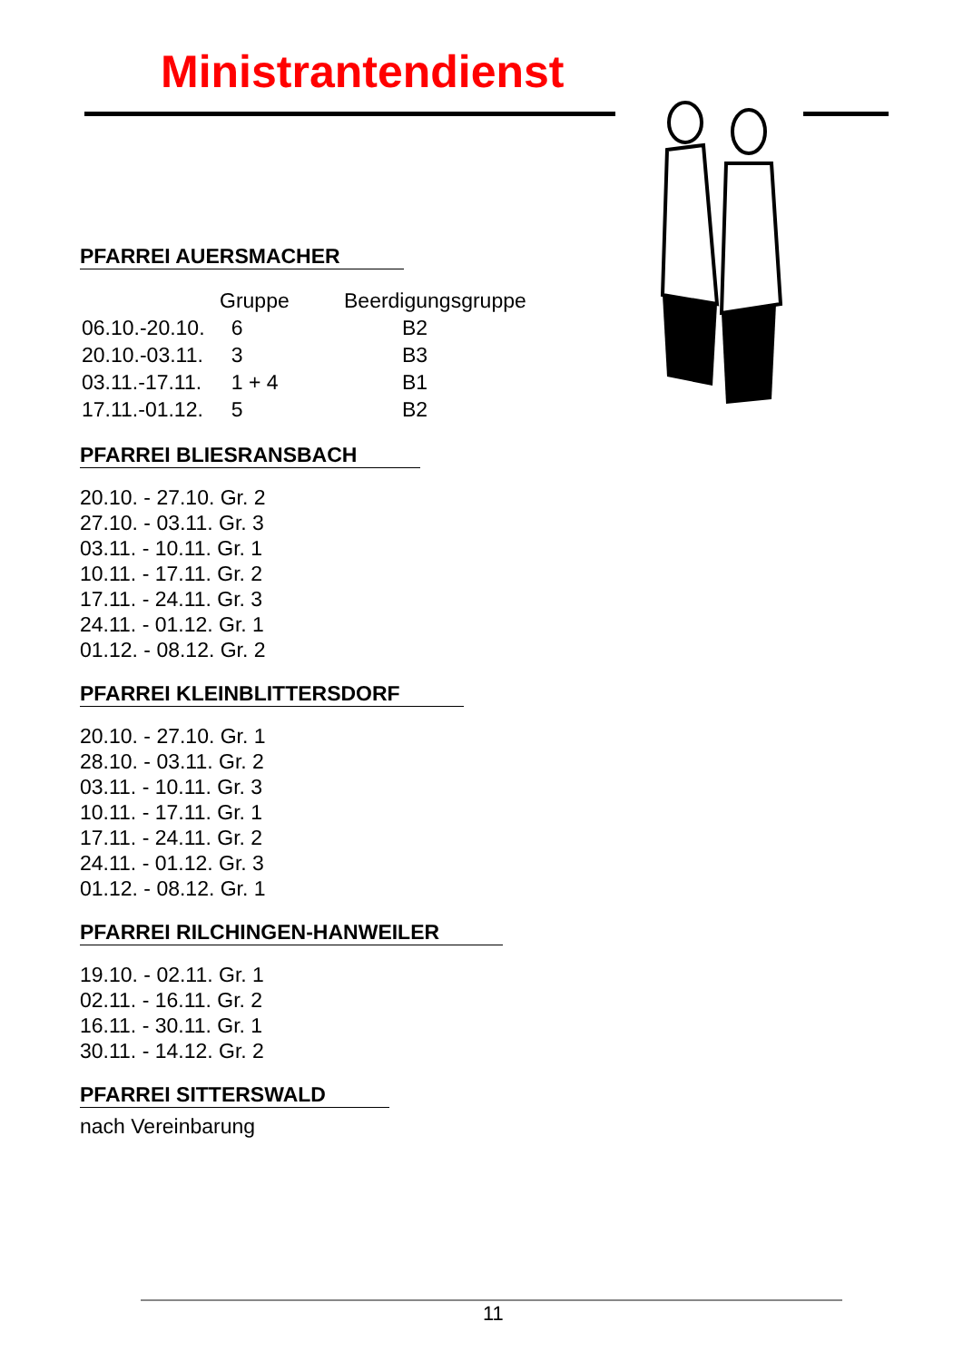Ministrantendienst
PFARREI AUERSMACHER
| | Gruppe | Beerdigungsgruppe |
| 06.10.-20.10. | 6 | B2 |
| 20.10.-03.11. | 3 | B3 |
| 03.11.-17.11. | 1 + 4 | B1 |
| 17.11.-01.12. | 5 | B2 |
PFARREI BLIESRANSBACH
20.10. - 27.10. Gr. 2
27.10. - 03.11. Gr. 3
03.11. - 10.11. Gr. 1
10.11. - 17.11. Gr. 2
17.11. - 24.11. Gr. 3
24.11. - 01.12. Gr. 1
01.12. - 08.12. Gr. 2
PFARREI KLEINBLITTERSDORF
20.10. - 27.10. Gr. 1
28.10. - 03.11. Gr. 2
03.11. - 10.11. Gr. 3
10.11. - 17.11. Gr. 1
17.11. - 24.11. Gr. 2
24.11. - 01.12. Gr. 3
01.12. - 08.12. Gr. 1
PFARREI RILCHINGEN-HANWEILER
19.10. - 02.11. Gr. 1
02.11. - 16.11. Gr. 2
16.11. - 30.11. Gr. 1
30.11. - 14.12. Gr. 2
PFARREI SITTERSWALD
nach Vereinbarung
11